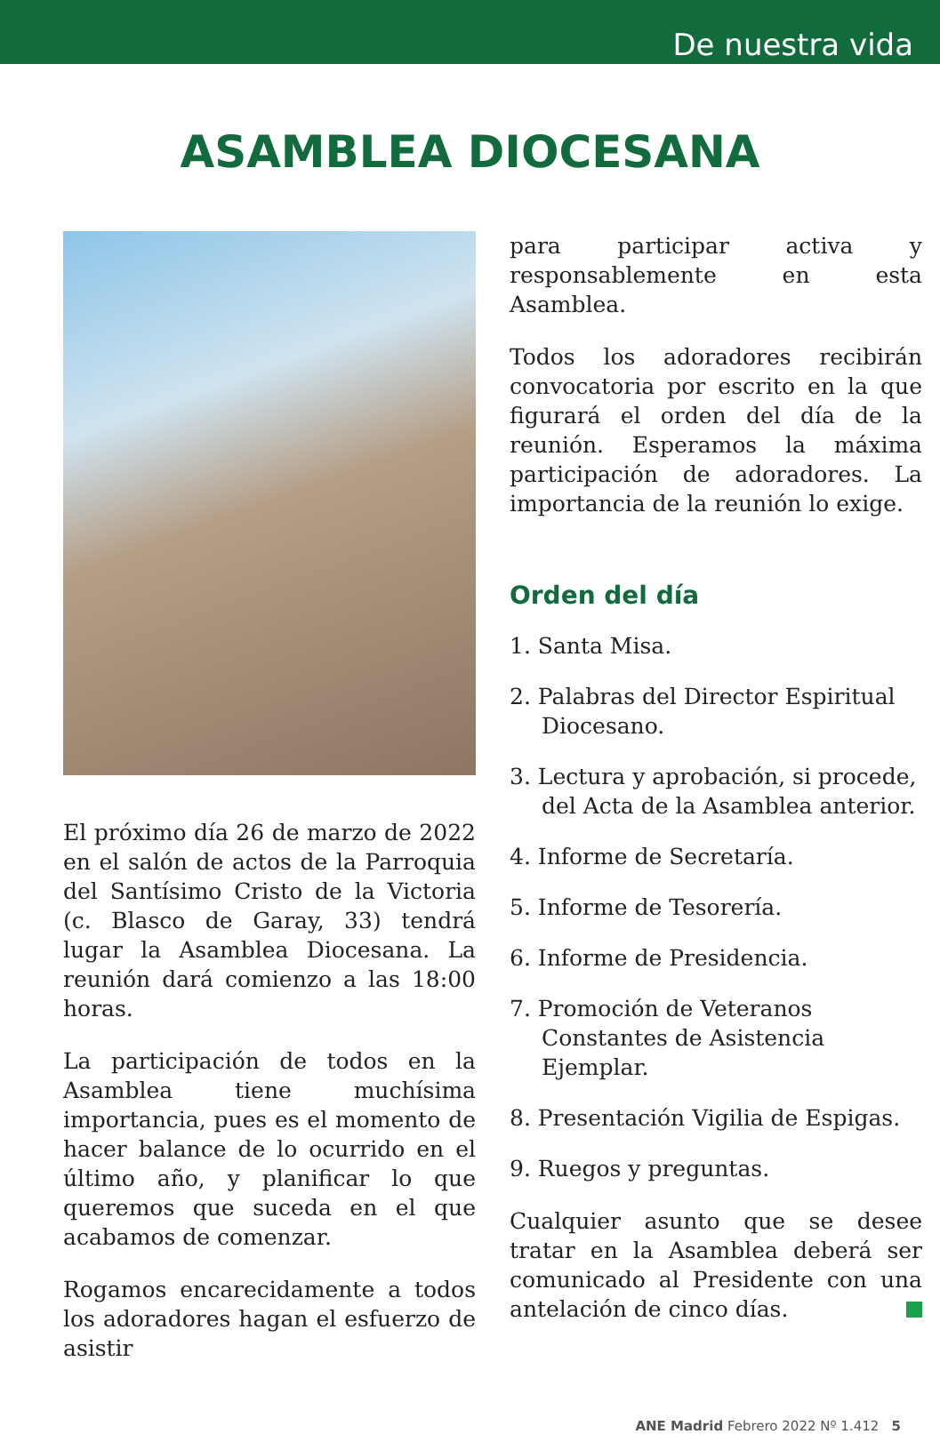De nuestra vida
ASAMBLEA DIOCESANA
El próximo día 26 de marzo de 2022 en el salón de actos de la Parroquia del Santísimo Cristo de la Victoria (c. Blasco de Garay, 33) tendrá lugar la Asamblea Diocesana. La reunión dará comienzo a las 18:00 horas.
La participación de todos en la Asamblea tiene muchísima importancia, pues es el momento de hacer balance de lo ocurrido en el último año, y planificar lo que queremos que suceda en el que acabamos de comenzar.
Rogamos encarecidamente a todos los adoradores hagan el esfuerzo de asistir
para participar activa y responsablemente en esta Asamblea.
Todos los adoradores recibirán convocatoria por escrito en la que figurará el orden del día de la reunión. Esperamos la máxima participación de adoradores. La importancia de la reunión lo exige.
Orden del día
1. Santa Misa.
2. Palabras del Director Espiritual Diocesano.
3. Lectura y aprobación, si procede, del Acta de la Asamblea anterior.
4. Informe de Secretaría.
5. Informe de Tesorería.
6. Informe de Presidencia.
7. Promoción de Veteranos Constantes de Asistencia Ejemplar.
8. Presentación Vigilia de Espigas.
9. Ruegos y preguntas.
Cualquier asunto que se desee tratar en la Asamblea deberá ser comunicado al Presidente con una antelación de cinco días.
ANE Madrid Febrero 2022 Nº 1.412 5